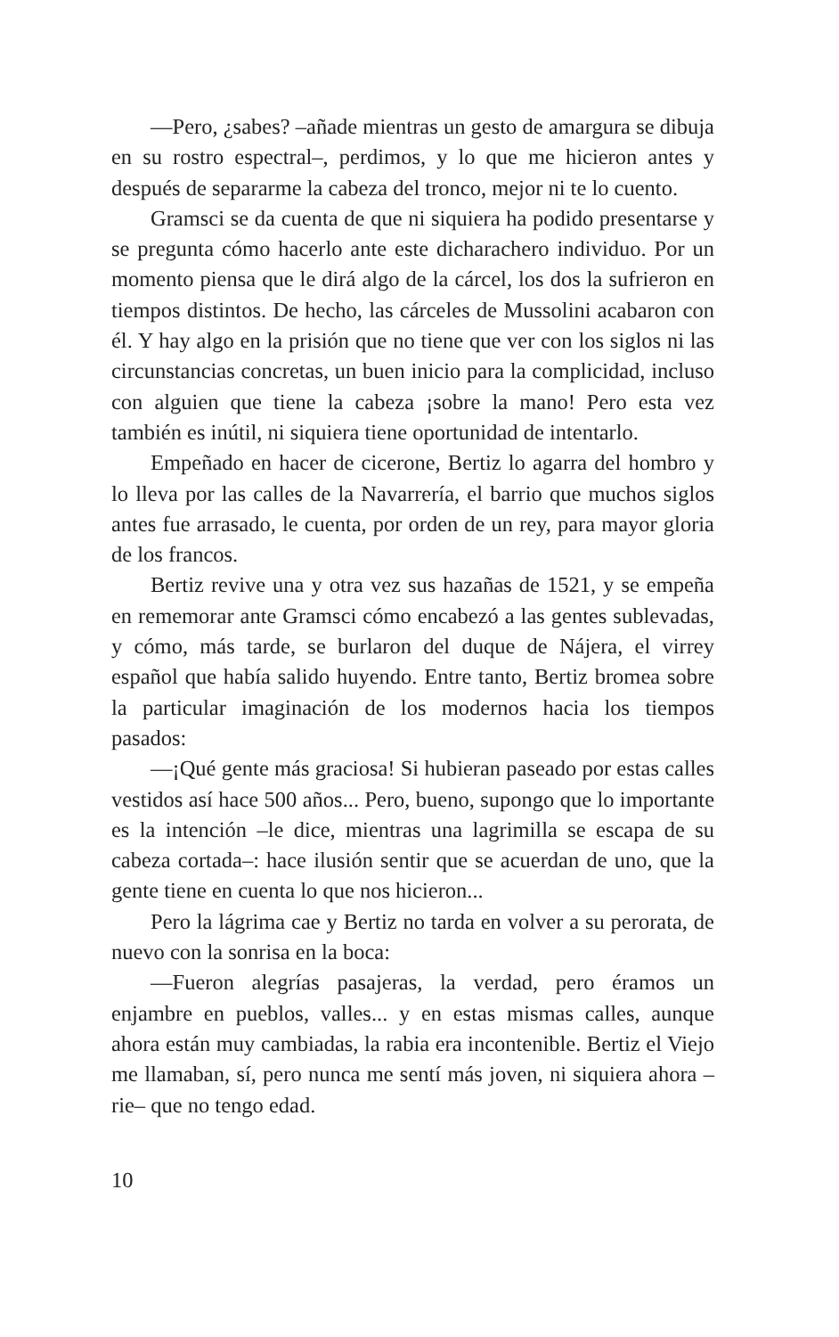—Pero, ¿sabes? –añade mientras un gesto de amargura se dibuja en su rostro espectral–, perdimos, y lo que me hicieron antes y después de separarme la cabeza del tronco, mejor ni te lo cuento.
Gramsci se da cuenta de que ni siquiera ha podido presentarse y se pregunta cómo hacerlo ante este dicharachero individuo. Por un momento piensa que le dirá algo de la cárcel, los dos la sufrieron en tiempos distintos. De hecho, las cárceles de Mussolini acabaron con él. Y hay algo en la prisión que no tiene que ver con los siglos ni las circunstancias concretas, un buen inicio para la complicidad, incluso con alguien que tiene la cabeza ¡sobre la mano! Pero esta vez también es inútil, ni siquiera tiene oportunidad de intentarlo.
Empeñado en hacer de cicerone, Bertiz lo agarra del hombro y lo lleva por las calles de la Navarrería, el barrio que muchos siglos antes fue arrasado, le cuenta, por orden de un rey, para mayor gloria de los francos.
Bertiz revive una y otra vez sus hazañas de 1521, y se empeña en rememorar ante Gramsci cómo encabezó a las gentes sublevadas, y cómo, más tarde, se burlaron del duque de Nájera, el virrey español que había salido huyendo. Entre tanto, Bertiz bromea sobre la particular imaginación de los modernos hacia los tiempos pasados:
—¡Qué gente más graciosa! Si hubieran paseado por estas calles vestidos así hace 500 años... Pero, bueno, supongo que lo importante es la intención –le dice, mientras una lagrimilla se escapa de su cabeza cortada–: hace ilusión sentir que se acuerdan de uno, que la gente tiene en cuenta lo que nos hicieron...
Pero la lágrima cae y Bertiz no tarda en volver a su perorata, de nuevo con la sonrisa en la boca:
—Fueron alegrías pasajeras, la verdad, pero éramos un enjambre en pueblos, valles... y en estas mismas calles, aunque ahora están muy cambiadas, la rabia era incontenible. Bertiz el Viejo me llamaban, sí, pero nunca me sentí más joven, ni siquiera ahora –rie– que no tengo edad.
10